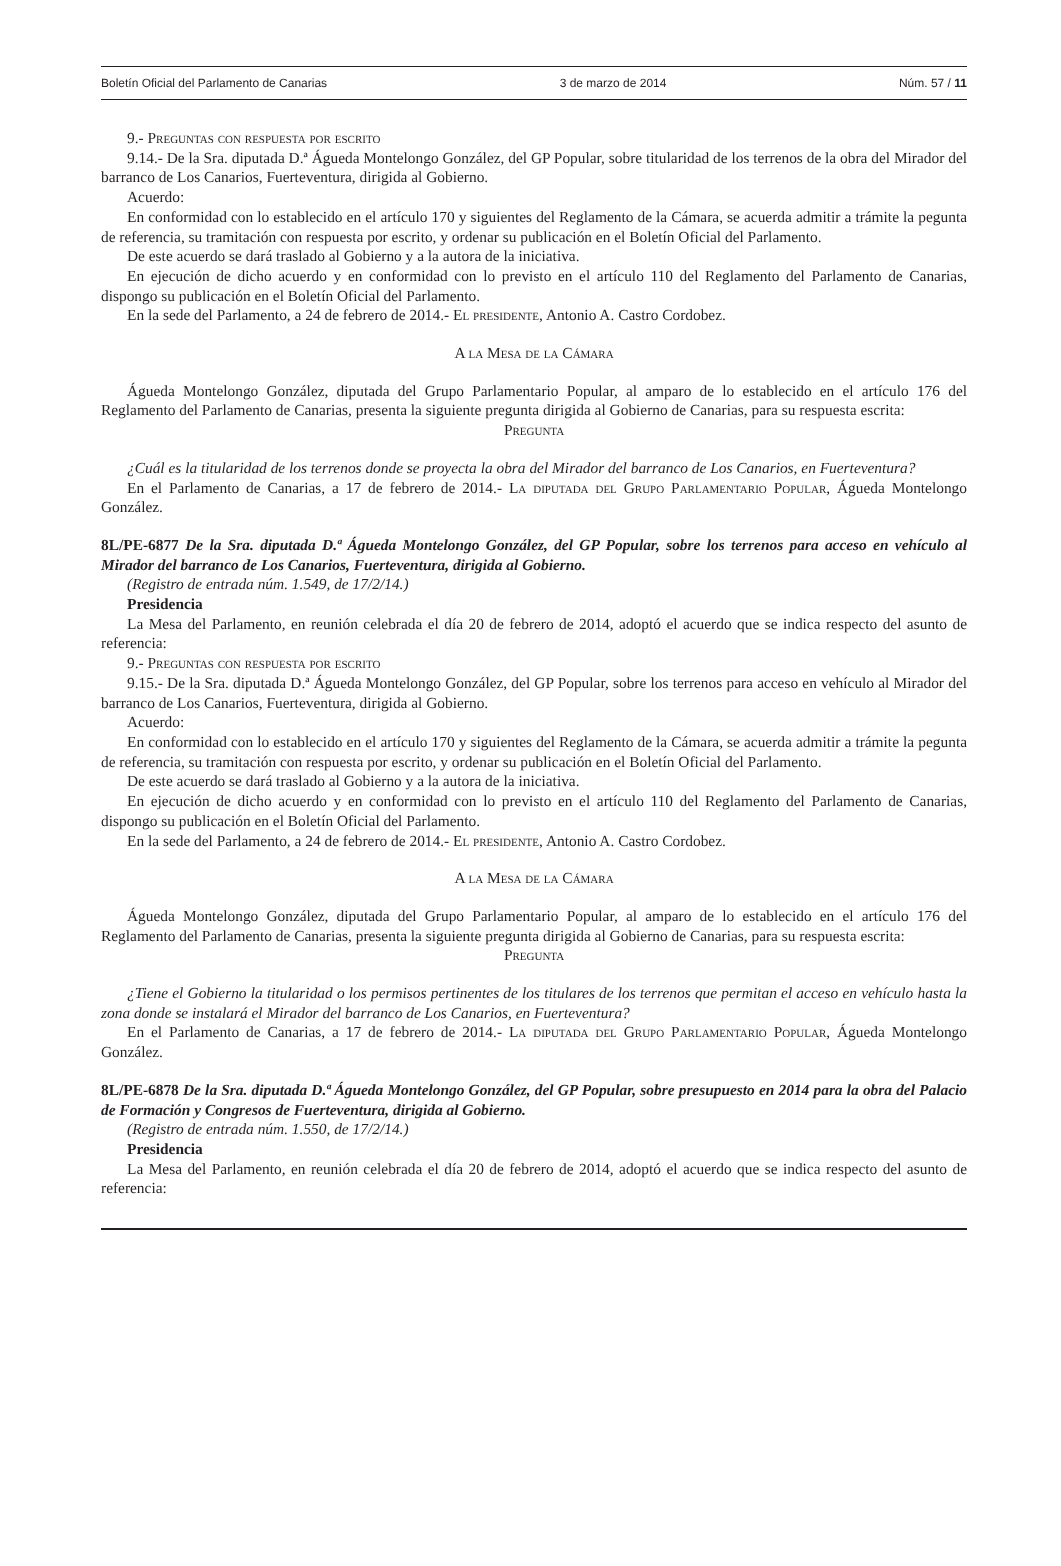Boletín Oficial del Parlamento de Canarias 3 de marzo de 2014 Núm. 57 / 11
9.- Preguntas con respuesta por escrito
9.14.- De la Sra. diputada D.ª Águeda Montelongo González, del GP Popular, sobre titularidad de los terrenos de la obra del Mirador del barranco de Los Canarios, Fuerteventura, dirigida al Gobierno.
Acuerdo:
En conformidad con lo establecido en el artículo 170 y siguientes del Reglamento de la Cámara, se acuerda admitir a trámite la pegunta de referencia, su tramitación con respuesta por escrito, y ordenar su publicación en el Boletín Oficial del Parlamento.
De este acuerdo se dará traslado al Gobierno y a la autora de la iniciativa.
En ejecución de dicho acuerdo y en conformidad con lo previsto en el artículo 110 del Reglamento del Parlamento de Canarias, dispongo su publicación en el Boletín Oficial del Parlamento.
En la sede del Parlamento, a 24 de febrero de 2014.- El presidente, Antonio A. Castro Cordobez.
A la Mesa de la Cámara
Águeda Montelongo González, diputada del Grupo Parlamentario Popular, al amparo de lo establecido en el artículo 176 del Reglamento del Parlamento de Canarias, presenta la siguiente pregunta dirigida al Gobierno de Canarias, para su respuesta escrita:
Pregunta
¿Cuál es la titularidad de los terrenos donde se proyecta la obra del Mirador del barranco de Los Canarios, en Fuerteventura?
En el Parlamento de Canarias, a 17 de febrero de 2014.- La diputada del Grupo Parlamentario Popular, Águeda Montelongo González.
8L/PE-6877 De la Sra. diputada D.ª Águeda Montelongo González, del GP Popular, sobre los terrenos para acceso en vehículo al Mirador del barranco de Los Canarios, Fuerteventura, dirigida al Gobierno.
(Registro de entrada núm. 1.549, de 17/2/14.)
Presidencia
La Mesa del Parlamento, en reunión celebrada el día 20 de febrero de 2014, adoptó el acuerdo que se indica respecto del asunto de referencia:
9.- Preguntas con respuesta por escrito
9.15.- De la Sra. diputada D.ª Águeda Montelongo González, del GP Popular, sobre los terrenos para acceso en vehículo al Mirador del barranco de Los Canarios, Fuerteventura, dirigida al Gobierno.
Acuerdo:
En conformidad con lo establecido en el artículo 170 y siguientes del Reglamento de la Cámara, se acuerda admitir a trámite la pegunta de referencia, su tramitación con respuesta por escrito, y ordenar su publicación en el Boletín Oficial del Parlamento.
De este acuerdo se dará traslado al Gobierno y a la autora de la iniciativa.
En ejecución de dicho acuerdo y en conformidad con lo previsto en el artículo 110 del Reglamento del Parlamento de Canarias, dispongo su publicación en el Boletín Oficial del Parlamento.
En la sede del Parlamento, a 24 de febrero de 2014.- El presidente, Antonio A. Castro Cordobez.
A la Mesa de la Cámara
Águeda Montelongo González, diputada del Grupo Parlamentario Popular, al amparo de lo establecido en el artículo 176 del Reglamento del Parlamento de Canarias, presenta la siguiente pregunta dirigida al Gobierno de Canarias, para su respuesta escrita:
Pregunta
¿Tiene el Gobierno la titularidad o los permisos pertinentes de los titulares de los terrenos que permitan el acceso en vehículo hasta la zona donde se instalará el Mirador del barranco de Los Canarios, en Fuerteventura?
En el Parlamento de Canarias, a 17 de febrero de 2014.- La diputada del Grupo Parlamentario Popular, Águeda Montelongo González.
8L/PE-6878 De la Sra. diputada D.ª Águeda Montelongo González, del GP Popular, sobre presupuesto en 2014 para la obra del Palacio de Formación y Congresos de Fuerteventura, dirigida al Gobierno.
(Registro de entrada núm. 1.550, de 17/2/14.)
Presidencia
La Mesa del Parlamento, en reunión celebrada el día 20 de febrero de 2014, adoptó el acuerdo que se indica respecto del asunto de referencia: